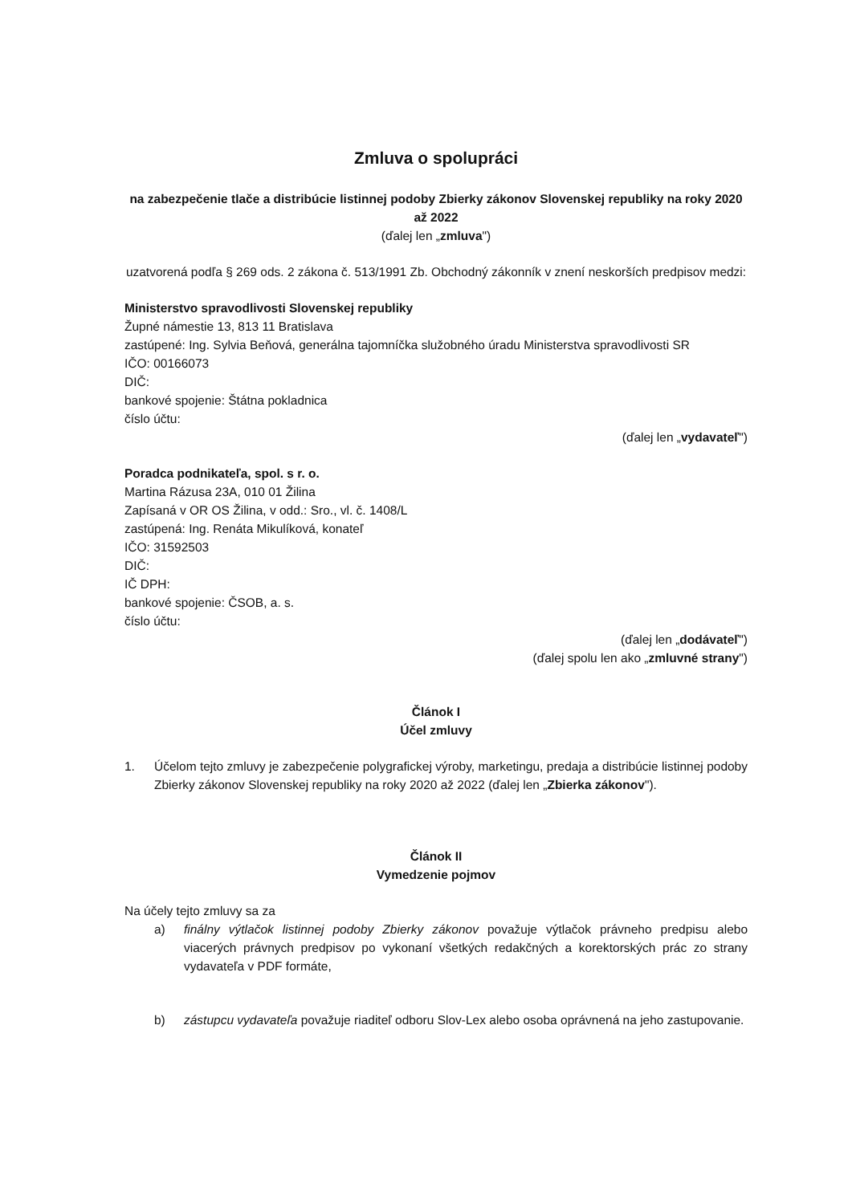Zmluva o spolupráci
na zabezpečenie tlače a distribúcie listinnej podoby Zbierky zákonov Slovenskej republiky na roky 2020 až 2022
(ďalej len „zmluva")
uzatvorená podľa § 269 ods. 2 zákona č. 513/1991 Zb. Obchodný zákonník v znení neskorších predpisov medzi:
Ministerstvo spravodlivosti Slovenskej republiky
Župné námestie 13, 813 11 Bratislava
zastúpené: Ing. Sylvia Beňová, generálna tajomníčka služobného úradu Ministerstva spravodlivosti SR
IČO: 00166073
DIČ:
bankové spojenie: Štátna pokladnica
číslo účtu:
(ďalej len „vydavateľ")
Poradca podnikateľa, spol. s r. o.
Martina Rázusa 23A, 010 01 Žilina
Zapísaná v OR OS Žilina, v odd.: Sro., vl. č. 1408/L
zastúpená: Ing. Renáta Mikulíková, konateľ
IČO: 31592503
DIČ:
IČ DPH:
bankové spojenie: ČSOB, a. s.
číslo účtu:
(ďalej len „dodávateľ")
(ďalej spolu len ako „zmluvné strany")
Článok I
Účel zmluvy
1. Účelom tejto zmluvy je zabezpečenie polygrafickej výroby, marketingu, predaja a distribúcie listinnej podoby Zbierky zákonov Slovenskej republiky na roky 2020 až 2022 (ďalej len „Zbierka zákonov").
Článok II
Vymedzenie pojmov
Na účely tejto zmluvy sa za
a) finálny výtlačok listinnej podoby Zbierky zákonov považuje výtlačok právneho predpisu alebo viacerých právnych predpisov po vykonaní všetkých redakčných a korektorských prác zo strany vydavateľa v PDF formáte,
b) zástupcu vydavateľa považuje riaditeľ odboru Slov-Lex alebo osoba oprávnená na jeho zastupovanie.